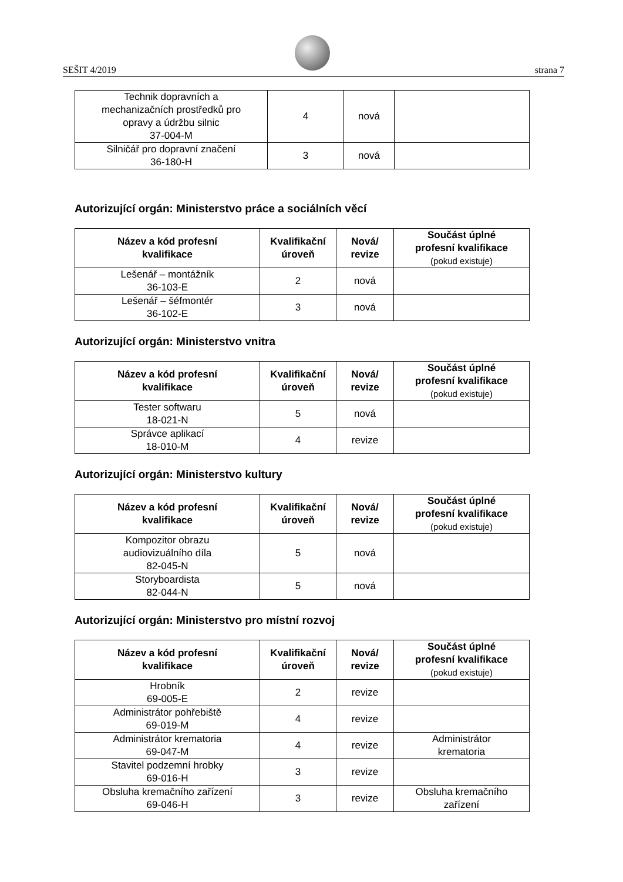SEŠIT 4/2019 strana 7
| Technik dopravních a mechanizačních prostředků pro opravy a údržbu silnic 37-004-M | 4 | nová | |
| Silničář pro dopravní značení 36-180-H | 3 | nová | |
Autorizující orgán: Ministerstvo práce a sociálních věcí
| Název a kód profesní kvalifikace | Kvalifikační úroveň | Nová/ revize | Součást úplné profesní kvalifikace (pokud existuje) |
| --- | --- | --- | --- |
| Lešenář – montážník 36-103-E | 2 | nová | |
| Lešenář – šéfmontér 36-102-E | 3 | nová | |
Autorizující orgán: Ministerstvo vnitra
| Název a kód profesní kvalifikace | Kvalifikační úroveň | Nová/ revize | Součást úplné profesní kvalifikace (pokud existuje) |
| --- | --- | --- | --- |
| Tester softwaru 18-021-N | 5 | nová | |
| Správce aplikací 18-010-M | 4 | revize | |
Autorizující orgán: Ministerstvo kultury
| Název a kód profesní kvalifikace | Kvalifikační úroveň | Nová/ revize | Součást úplné profesní kvalifikace (pokud existuje) |
| --- | --- | --- | --- |
| Kompozitor obrazu audiovizuálního díla 82-045-N | 5 | nová | |
| Storyboardista 82-044-N | 5 | nová | |
Autorizující orgán: Ministerstvo pro místní rozvoj
| Název a kód profesní kvalifikace | Kvalifikační úroveň | Nová/ revize | Součást úplné profesní kvalifikace (pokud existuje) |
| --- | --- | --- | --- |
| Hrobník 69-005-E | 2 | revize | |
| Administrátor pohřebiště 69-019-M | 4 | revize | |
| Administrátor krematoria 69-047-M | 4 | revize | Administrátor krematoria |
| Stavitel podzemní hrobky 69-016-H | 3 | revize | |
| Obsluha kremačního zařízení 69-046-H | 3 | revize | Obsluha kremačního zařízení |